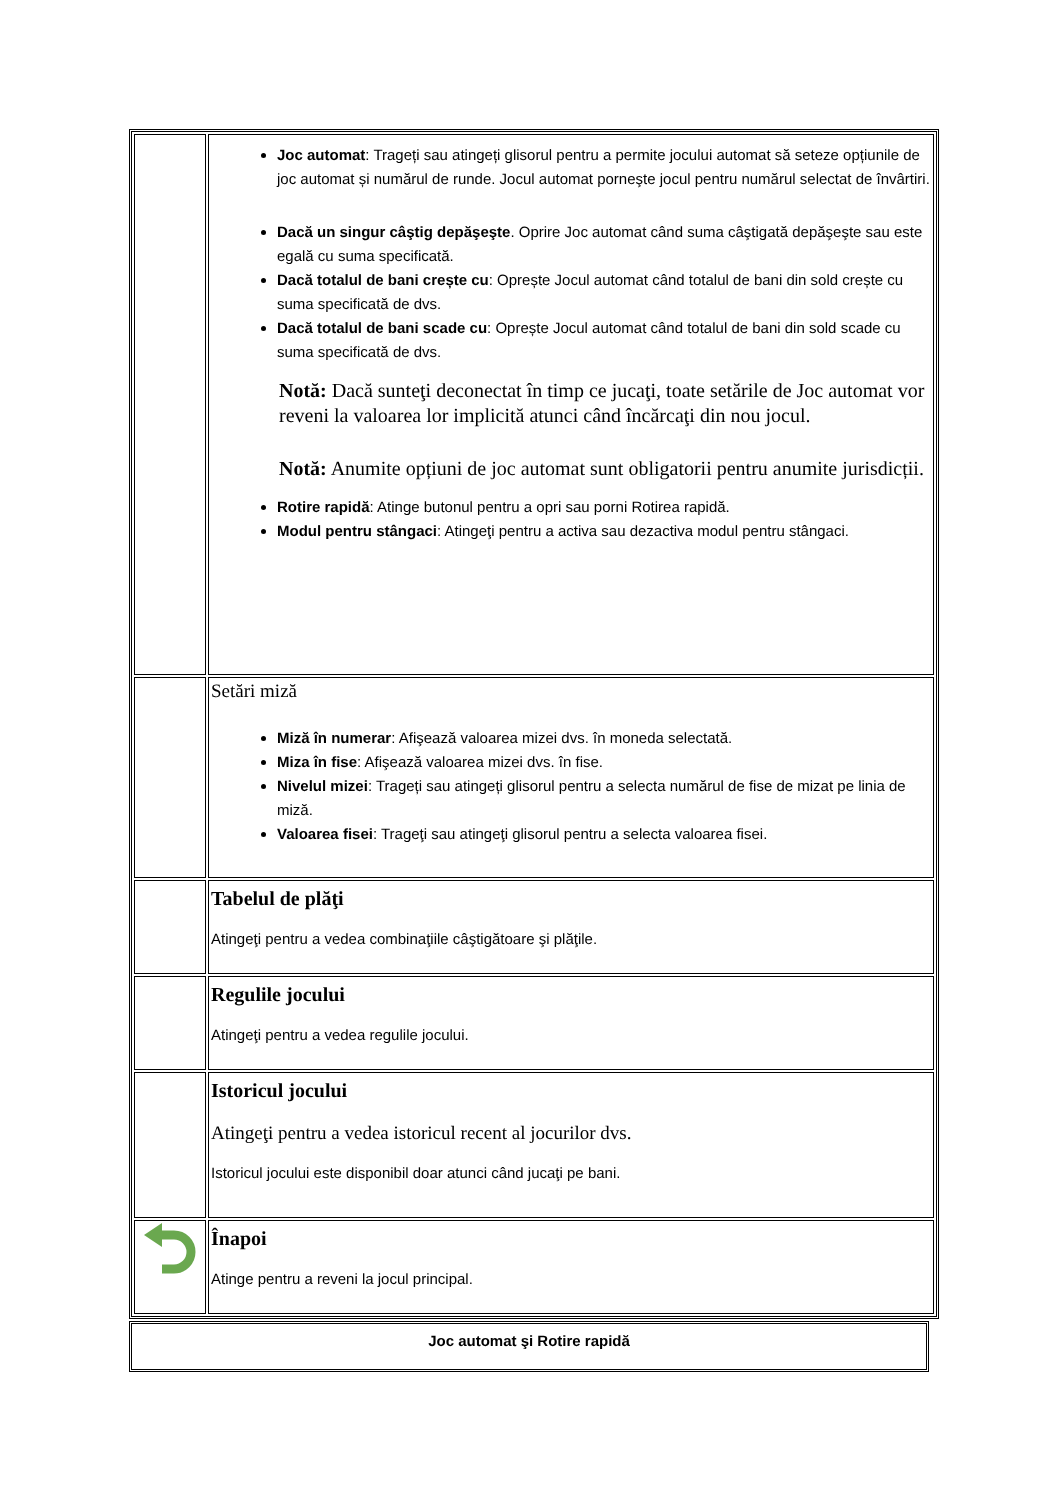| | Joc automat : Trageți sau atingeți glisorul pentru a permite jocului automat să seteze opțiunile de joc automat și numărul de runde. Jocul automat porneşte jocul pentru numărul selectat de învârtiri. Dacă un singur câştig depăşeşte . Oprire Joc automat când suma câştigată depăşeşte sau este egală cu suma specificată. Dacă totalul de bani crește cu : Oprește Jocul automat când totalul de bani din sold crește cu suma specificată de dvs. Dacă totalul de bani scade cu : Oprește Jocul automat când totalul de bani din sold scade cu suma specificată de dvs. Notă: Dacă sunteţi deconectat în timp ce jucaţi, toate setările de Joc automat vor reveni la valoarea lor implicită atunci când încărcaţi din nou jocul. Notă: Anumite opțiuni de joc automat sunt obligatorii pentru anumite jurisdicții. Rotire rapidă : Atinge butonul pentru a opri sau porni Rotirea rapidă. Modul pentru stângaci : Atingeţi pentru a activa sau dezactiva modul pentru stângaci. |
| | Setări miză Miză în numerar : Afişează valoarea mizei dvs. în moneda selectată. Miza în fise : Afişează valoarea mizei dvs. în fise. Nivelul mizei : Trageți sau atingeți glisorul pentru a selecta numărul de fise de mizat pe linia de miză. Valoarea fisei : Trageţi sau atingeţi glisorul pentru a selecta valoarea fisei. |
| | Tabelul de plăţi Atingeţi pentru a vedea combinaţiile câştigătoare şi plăţile. |
| | Regulile jocului Atingeţi pentru a vedea regulile jocului. |
| | Istoricul jocului Atingeţi pentru a vedea istoricul recent al jocurilor dvs. Istoricul jocului este disponibil doar atunci când jucaţi pe bani. |
| | Înapoi Atinge pentru a reveni la jocul principal. |
| Joc automat şi Rotire rapidă |